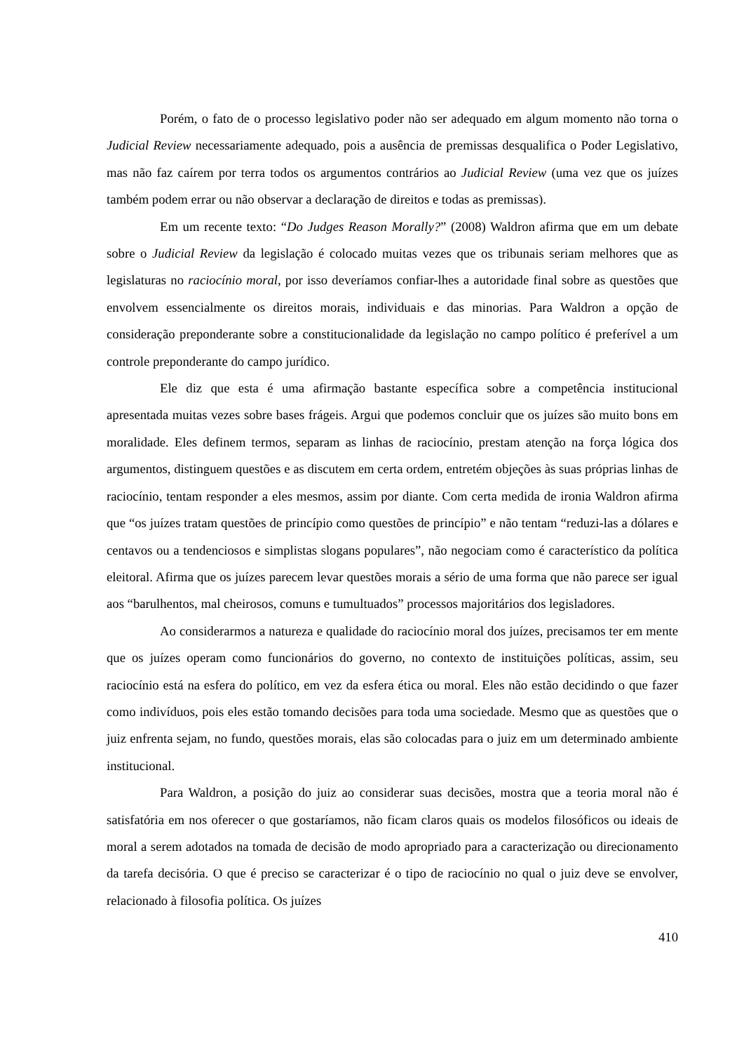Porém, o fato de o processo legislativo poder não ser adequado em algum momento não torna o Judicial Review necessariamente adequado, pois a ausência de premissas desqualifica o Poder Legislativo, mas não faz caírem por terra todos os argumentos contrários ao Judicial Review (uma vez que os juízes também podem errar ou não observar a declaração de direitos e todas as premissas).
Em um recente texto: “Do Judges Reason Morally?” (2008) Waldron afirma que em um debate sobre o Judicial Review da legislação é colocado muitas vezes que os tribunais seriam melhores que as legislaturas no raciocínio moral, por isso deveríamos confiar-lhes a autoridade final sobre as questões que envolvem essencialmente os direitos morais, individuais e das minorias. Para Waldron a opção de consideração preponderante sobre a constitucionalidade da legislação no campo político é preferível a um controle preponderante do campo jurídico.
Ele diz que esta é uma afirmação bastante específica sobre a competência institucional apresentada muitas vezes sobre bases frágeis. Argui que podemos concluir que os juízes são muito bons em moralidade. Eles definem termos, separam as linhas de raciocínio, prestam atenção na força lógica dos argumentos, distinguem questões e as discutem em certa ordem, entretém objeções às suas próprias linhas de raciocínio, tentam responder a eles mesmos, assim por diante. Com certa medida de ironia Waldron afirma que “os juízes tratam questões de princípio como questões de princípio” e não tentam “reduzi-las a dólares e centavos ou a tendenciosos e simplistas slogans populares”, não negociam como é característico da política eleitoral. Afirma que os juízes parecem levar questões morais a sério de uma forma que não parece ser igual aos “barulhentos, mal cheirosos, comuns e tumultuados” processos majoritários dos legisladores.
Ao considerarmos a natureza e qualidade do raciocínio moral dos juízes, precisamos ter em mente que os juízes operam como funcionários do governo, no contexto de instituições políticas, assim, seu raciocínio está na esfera do político, em vez da esfera ética ou moral. Eles não estão decidindo o que fazer como indivíduos, pois eles estão tomando decisões para toda uma sociedade. Mesmo que as questões que o juiz enfrenta sejam, no fundo, questões morais, elas são colocadas para o juiz em um determinado ambiente institucional.
Para Waldron, a posição do juiz ao considerar suas decisões, mostra que a teoria moral não é satisfatória em nos oferecer o que gostaríamos, não ficam claros quais os modelos filosóficos ou ideais de moral a serem adotados na tomada de decisão de modo apropriado para a caracterização ou direcionamento da tarefa decisória. O que é preciso se caracterizar é o tipo de raciocínio no qual o juiz deve se envolver, relacionado à filosofia política. Os juízes
410